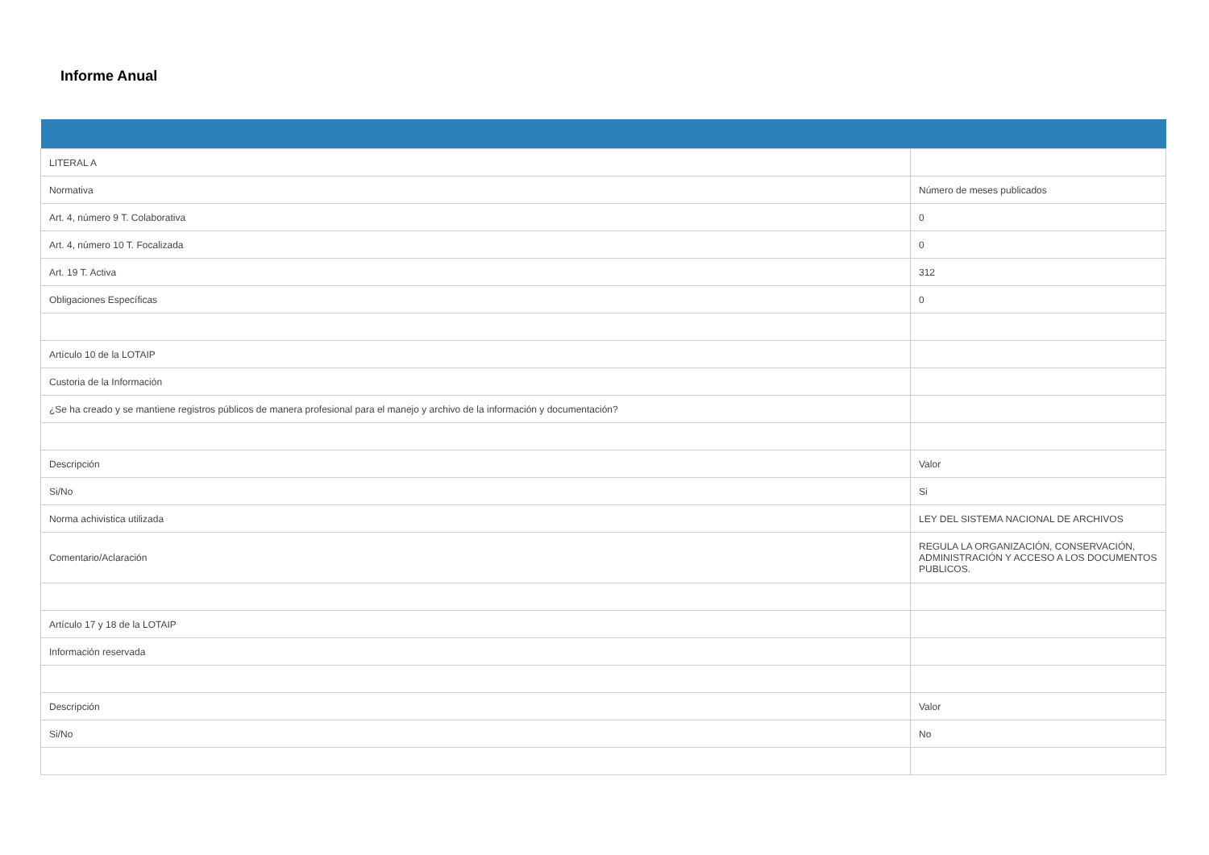Informe Anual
| LITERAL A | |
| Normativa | Número de meses publicados |
| Art. 4, número 9 T. Colaborativa | 0 |
| Art. 4, número 10 T. Focalizada | 0 |
| Art. 19 T. Activa | 312 |
| Obligaciones Específicas | 0 |
| Artículo 10 de la LOTAIP | |
| Custoria de la Información | |
| ¿Se ha creado y se mantiene registros públicos de manera profesional para el manejo y archivo de la información y documentación? | |
| Descripción | Valor |
| Si/No | Si |
| Norma achivistica utilizada | LEY DEL SISTEMA NACIONAL DE ARCHIVOS |
| Comentario/Aclaración | REGULA LA ORGANIZACIÓN, CONSERVACIÓN, ADMINISTRACIÓN Y ACCESO A LOS DOCUMENTOS PUBLICOS. |
| Artículo 17 y 18 de la LOTAIP | |
| Información reservada | |
| Descripción | Valor |
| Si/No | No |